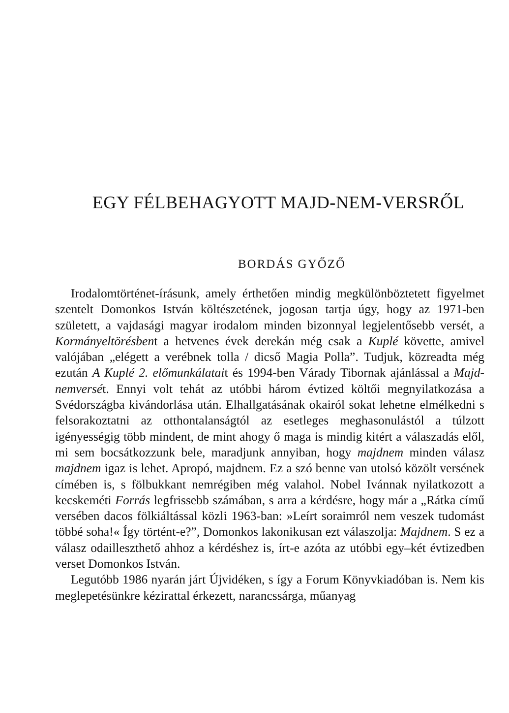EGY FÉLBEHAGYOTT MAJD-NEM-VERSRŐL
BORDÁS GYŐZŐ
Irodalomtörténet-írásunk, amely érthetően mindig megkülönböztetett figyelmet szentelt Domonkos István költészetének, jogosan tartja úgy, hogy az 1971-ben született, a vajdasági magyar irodalom minden bizonnyal legjelentősebb versét, a Kormányeltörésbent a hetvenes évek derekán még csak a Kuplé követte, amivel valójában „elégett a verébnek tolla / dicső Magia Polla”. Tudjuk, közreadta még ezután A Kuplé 2. előmunkálatait és 1994-ben Várady Tibornak ajánlással a Majd-nemversét. Ennyi volt tehát az utóbbi három évtized költői megnyilatkozása a Svédországba kivándorlása után. Elhallgatásának okairól sokat lehetne elmélkedni s felsorakoztatni az otthontalanságtól az esetleges meghasonulástól a túlzott igényességig több mindent, de mint ahogy ő maga is mindig kitért a válaszadás elől, mi sem bocsátkozzunk bele, maradjunk annyiban, hogy majdnem minden válasz majdnem igaz is lehet. Apropó, majdnem. Ez a szó benne van utolsó közölt versének címében is, s fölbukkant nemrégiben még valahol. Nobel Ivánnak nyilatkozott a kecskeméti Forrás legfrissebb számában, s arra a kérdésre, hogy már a „Rátka című versében dacos fölkiáltással közli 1963-ban: »Leírt soraimról nem veszek tudomást többé soha!« Így történt-e?”, Domonkos lakonikusan ezt válaszolja: Majdnem. S ez a válasz odailleszthető ahhoz a kérdéshez is, írt-e azóta az utóbbi egy–két évtizedben verset Domonkos István.
Legutóbb 1986 nyarán járt Újvidéken, s így a Forum Könyvkiadóban is. Nem kis meglepetésünkre kézirattal érkezett, narancssárga, műanyag